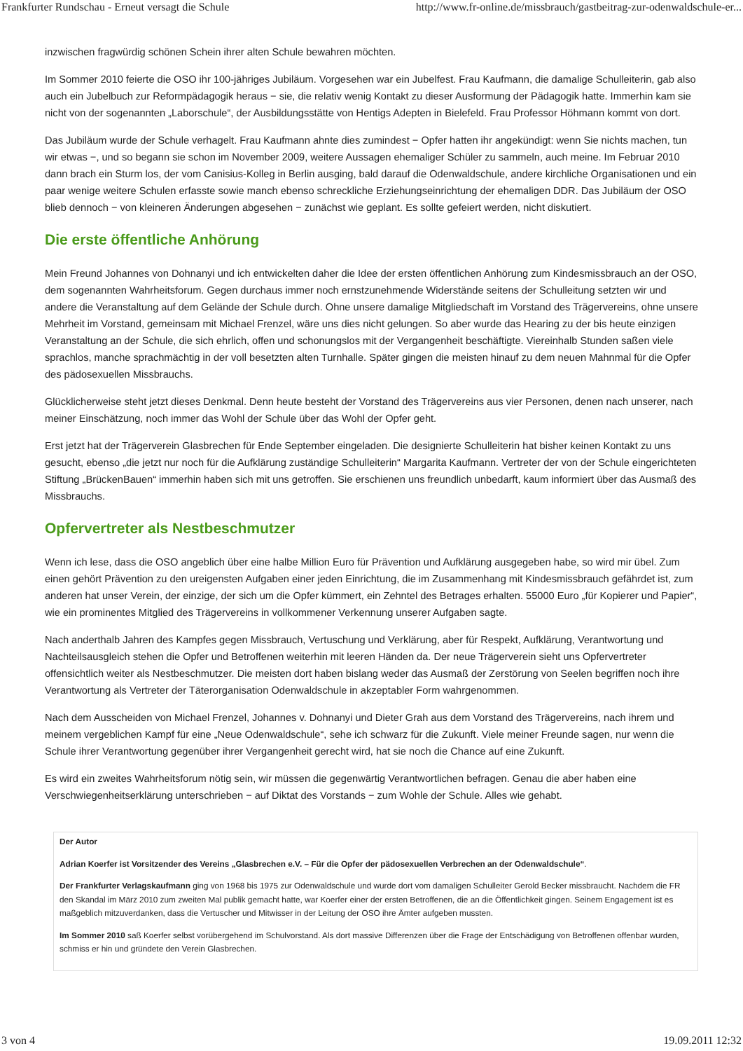Frankfurter Rundschau - Erneut versagt die Schule http://www.fr-online.de/missbrauch/gastbeitrag-zur-odenwaldschule-er...
inzwischen fragwürdig schönen Schein ihrer alten Schule bewahren möchten.
Im Sommer 2010 feierte die OSO ihr 100-jähriges Jubiläum. Vorgesehen war ein Jubelfest. Frau Kaufmann, die damalige Schulleiterin, gab also auch ein Jubelbuch zur Reformpädagogik heraus − sie, die relativ wenig Kontakt zu dieser Ausformung der Pädagogik hatte. Immerhin kam sie nicht von der sogenannten „Laborschule“, der Ausbildungsstätte von Hentigs Adepten in Bielefeld. Frau Professor Höhmann kommt von dort.
Das Jubiläum wurde der Schule verhagelt. Frau Kaufmann ahnte dies zumindest − Opfer hatten ihr angekündigt: wenn Sie nichts machen, tun wir etwas −, und so begann sie schon im November 2009, weitere Aussagen ehemaliger Schüler zu sammeln, auch meine. Im Februar 2010 dann brach ein Sturm los, der vom Canisius-Kolleg in Berlin ausging, bald darauf die Odenwaldschule, andere kirchliche Organisationen und ein paar wenige weitere Schulen erfasste sowie manch ebenso schreckliche Erziehungseinrichtung der ehemaligen DDR. Das Jubiläum der OSO blieb dennoch − von kleineren Änderungen abgesehen − zunächst wie geplant. Es sollte gefeiert werden, nicht diskutiert.
Die erste öffentliche Anhörung
Mein Freund Johannes von Dohnanyi und ich entwickelten daher die Idee der ersten öffentlichen Anhörung zum Kindesmissbrauch an der OSO, dem sogenannten Wahrheitsforum. Gegen durchaus immer noch ernstzunehmende Widerstände seitens der Schulleitung setzten wir und andere die Veranstaltung auf dem Gelände der Schule durch. Ohne unsere damalige Mitgliedschaft im Vorstand des Trägervereins, ohne unsere Mehrheit im Vorstand, gemeinsam mit Michael Frenzel, wäre uns dies nicht gelungen. So aber wurde das Hearing zu der bis heute einzigen Veranstaltung an der Schule, die sich ehrlich, offen und schonungslos mit der Vergangenheit beschäftigte. Viereinhalb Stunden saßen viele sprachlos, manche sprachmächtig in der voll besetzten alten Turnhalle. Später gingen die meisten hinauf zu dem neuen Mahnmal für die Opfer des pädosexuellen Missbrauchs.
Glücklicherweise steht jetzt dieses Denkmal. Denn heute besteht der Vorstand des Trägervereins aus vier Personen, denen nach unserer, nach meiner Einschätzung, noch immer das Wohl der Schule über das Wohl der Opfer geht.
Erst jetzt hat der Trägerverein Glasbrechen für Ende September eingeladen. Die designierte Schulleiterin hat bisher keinen Kontakt zu uns gesucht, ebenso „die jetzt nur noch für die Aufklärung zuständige Schulleiterin“ Margarita Kaufmann. Vertreter der von der Schule eingerichteten Stiftung „BrückenBauen“ immerhin haben sich mit uns getroffen. Sie erschienen uns freundlich unbedarft, kaum informiert über das Ausmaß des Missbrauchs.
Opfervertreter als Nestbeschmutzer
Wenn ich lese, dass die OSO angeblich über eine halbe Million Euro für Prävention und Aufklärung ausgegeben habe, so wird mir übel. Zum einen gehört Prävention zu den ureigensten Aufgaben einer jeden Einrichtung, die im Zusammenhang mit Kindesmissbrauch gefährdet ist, zum anderen hat unser Verein, der einzige, der sich um die Opfer kümmert, ein Zehntel des Betrages erhalten. 55000 Euro „für Kopierer und Papier“, wie ein prominentes Mitglied des Trägervereins in vollkommener Verkennung unserer Aufgaben sagte.
Nach anderthalb Jahren des Kampfes gegen Missbrauch, Vertuschung und Verklärung, aber für Respekt, Aufklärung, Verantwortung und Nachteilsausgleich stehen die Opfer und Betroffenen weiterhin mit leeren Händen da. Der neue Trägerverein sieht uns Opfervertreter offensichtlich weiter als Nestbeschmutzer. Die meisten dort haben bislang weder das Ausmaß der Zerstörung von Seelen begriffen noch ihre Verantwortung als Vertreter der Täterorganisation Odenwaldschule in akzeptabler Form wahrgenommen.
Nach dem Ausscheiden von Michael Frenzel, Johannes v. Dohnanyi und Dieter Grah aus dem Vorstand des Trägervereins, nach ihrem und meinem vergeblichen Kampf für eine „Neue Odenwaldschule“, sehe ich schwarz für die Zukunft. Viele meiner Freunde sagen, nur wenn die Schule ihrer Verantwortung gegenüber ihrer Vergangenheit gerecht wird, hat sie noch die Chance auf eine Zukunft.
Es wird ein zweites Wahrheitsforum nötig sein, wir müssen die gegenwärtig Verantwortlichen befragen. Genau die aber haben eine Verschwiegenheitserklärung unterschrieben − auf Diktat des Vorstands − zum Wohle der Schule. Alles wie gehabt.
Der Autor
Adrian Koerfer ist Vorsitzender des Vereins „Glasbrechen e.V. – Für die Opfer der pädosexuellen Verbrechen an der Odenwaldschule“.
Der Frankfurter Verlagskaufmann ging von 1968 bis 1975 zur Odenwaldschule und wurde dort vom damaligen Schulleiter Gerold Becker missbraucht. Nachdem die FR den Skandal im März 2010 zum zweiten Mal publik gemacht hatte, war Koerfer einer der ersten Betroffenen, die an die Öffentlichkeit gingen. Seinem Engagement ist es maßgeblich mitzuverdanken, dass die Vertuscher und Mitwisser in der Leitung der OSO ihre Ämter aufgeben mussten.
Im Sommer 2010 saß Koerfer selbst vorübergehend im Schulvorstand. Als dort massive Differenzen über die Frage der Entschädigung von Betroffenen offenbar wurden, schmiss er hin und gründete den Verein Glasbrechen.
3 von 4 19.09.2011 12:32